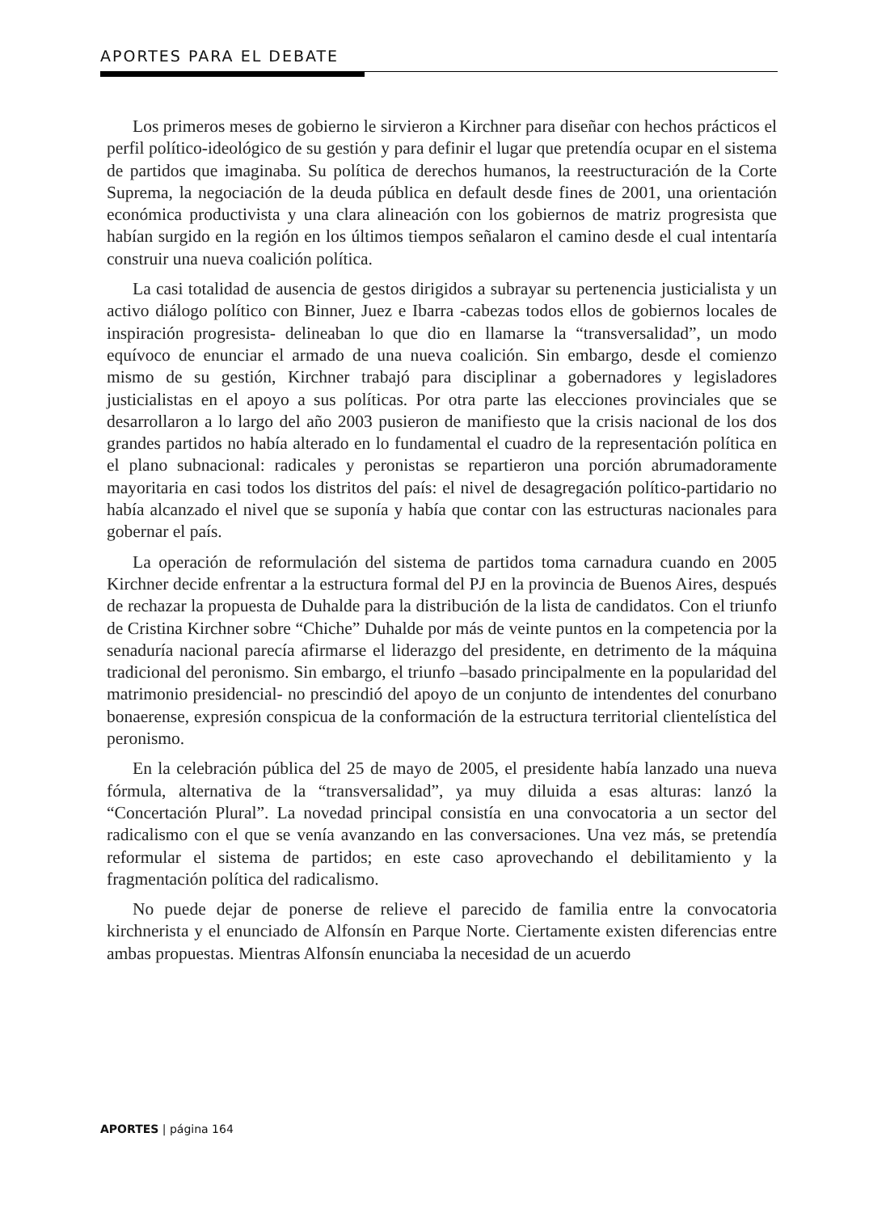APORTES PARA EL DEBATE
Los primeros meses de gobierno le sirvieron a Kirchner para diseñar con hechos prácticos el perfil político-ideológico de su gestión y para definir el lugar que pretendía ocupar en el sistema de partidos que imaginaba. Su política de derechos humanos, la reestructuración de la Corte Suprema, la negociación de la deuda pública en default desde fines de 2001, una orientación económica productivista y una clara alineación con los gobiernos de matriz progresista que habían surgido en la región en los últimos tiempos señalaron el camino desde el cual intentaría construir una nueva coalición política.
La casi totalidad de ausencia de gestos dirigidos a subrayar su pertenencia justicialista y un activo diálogo político con Binner, Juez e Ibarra -cabezas todos ellos de gobiernos locales de inspiración progresista- delineaban lo que dio en llamarse la “transversalidad”, un modo equívoco de enunciar el armado de una nueva coalición. Sin embargo, desde el comienzo mismo de su gestión, Kirchner trabajó para disciplinar a gobernadores y legisladores justicialistas en el apoyo a sus políticas. Por otra parte las elecciones provinciales que se desarrollaron a lo largo del año 2003 pusieron de manifiesto que la crisis nacional de los dos grandes partidos no había alterado en lo fundamental el cuadro de la representación política en el plano subnacional: radicales y peronistas se repartieron una porción abrumadoramente mayoritaria en casi todos los distritos del país: el nivel de desagregación político-partidario no había alcanzado el nivel que se suponía y había que contar con las estructuras nacionales para gobernar el país.
La operación de reformulación del sistema de partidos toma carnadura cuando en 2005 Kirchner decide enfrentar a la estructura formal del PJ en la provincia de Buenos Aires, después de rechazar la propuesta de Duhalde para la distribución de la lista de candidatos. Con el triunfo de Cristina Kirchner sobre “Chiche” Duhalde por más de veinte puntos en la competencia por la senaduría nacional parecía afirmarse el liderazgo del presidente, en detrimento de la máquina tradicional del peronismo. Sin embargo, el triunfo –basado principalmente en la popularidad del matrimonio presidencial- no prescindió del apoyo de un conjunto de intendentes del conurbano bonaerense, expresión conspicua de la conformación de la estructura territorial clientelística del peronismo.
En la celebración pública del 25 de mayo de 2005, el presidente había lanzado una nueva fórmula, alternativa de la “transversalidad”, ya muy diluida a esas alturas: lanzó la “Concertación Plural”. La novedad principal consistía en una convocatoria a un sector del radicalismo con el que se venía avanzando en las conversaciones. Una vez más, se pretendía reformular el sistema de partidos; en este caso aprovechando el debilitamiento y la fragmentación política del radicalismo.
No puede dejar de ponerse de relieve el parecido de familia entre la convocatoria kirchnerista y el enunciado de Alfonsín en Parque Norte. Ciertamente existen diferencias entre ambas propuestas. Mientras Alfonsín enunciaba la necesidad de un acuerdo
APORTES | página 164